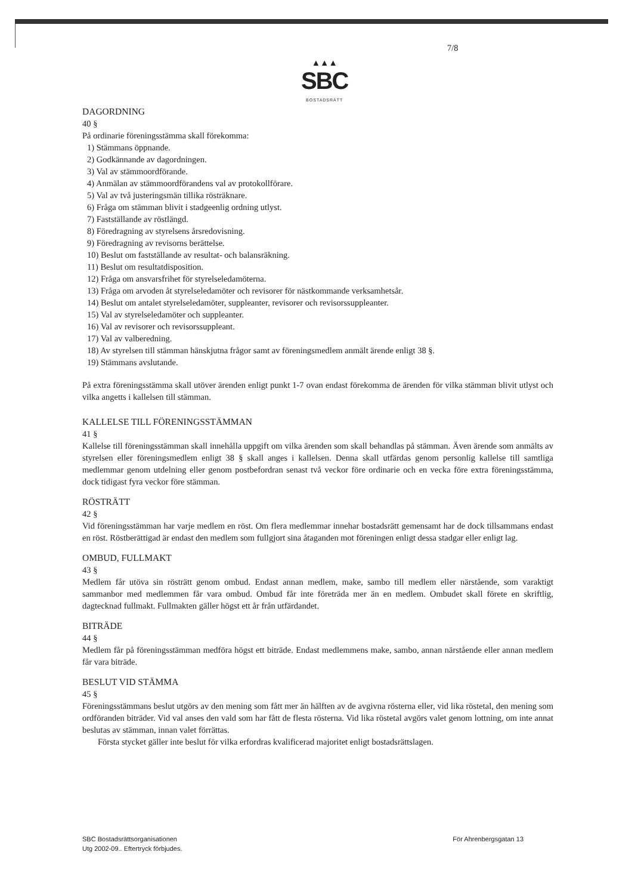▲▲▲
SBC
BOSTADSRÄTT
7/8
DAGORDNING
40 §
På ordinarie föreningsstämma skall förekomma:
1) Stämmans öppnande.
2) Godkännande av dagordningen.
3) Val av stämmoordförande.
4) Anmälan av stämmoordförandens val av protokollförare.
5) Val av två justeringsmän tillika rösträknare.
6) Fråga om stämman blivit i stadgeenlig ordning utlyst.
7) Fastställande av röstlängd.
8) Föredragning av styrelsens årsredovisning.
9) Föredragning av revisorns berättelse.
10) Beslut om fastställande av resultat- och balansräkning.
11) Beslut om resultatdisposition.
12) Fråga om ansvarsfrihet för styrelseledamöterna.
13) Fråga om arvoden åt styrelseledamöter och revisorer för nästkommande verksamhetsår.
14) Beslut om antalet styrelseledamöter, suppleanter, revisorer och revisorssuppleanter.
15) Val av styrelseledamöter och suppleanter.
16) Val av revisorer och revisorssuppleant.
17) Val av valberedning.
18) Av styrelsen till stämman hänskjutna frågor samt av föreningsmedlem anmält ärende enligt 38 §.
19) Stämmans avslutande.
På extra föreningsstämma skall utöver ärenden enligt punkt 1-7 ovan endast förekomma de ärenden för vilka stämman blivit utlyst och vilka angetts i kallelsen till stämman.
KALLELSE TILL FÖRENINGSSTÄMMAN
41 §
Kallelse till föreningsstämman skall innehålla uppgift om vilka ärenden som skall behandlas på stämman. Även ärende som anmälts av styrelsen eller föreningsmedlem enligt 38 § skall anges i kallelsen. Denna skall utfärdas genom personlig kallelse till samtliga medlemmar genom utdelning eller genom postbefordran senast två veckor före ordinarie och en vecka före extra föreningsstämma, dock tidigast fyra veckor före stämman.
RÖSTRÄTT
42 §
Vid föreningsstämman har varje medlem en röst. Om flera medlemmar innehar bostadsrätt gemensamt har de dock tillsammans endast en röst. Röstberättigad är endast den medlem som fullgjort sina åtaganden mot föreningen enligt dessa stadgar eller enligt lag.
OMBUD, FULLMAKT
43 §
Medlem får utöva sin rösträtt genom ombud. Endast annan medlem, make, sambo till medlem eller närstående, som varaktigt sammanbor med medlemmen får vara ombud. Ombud får inte företräda mer än en medlem. Ombudet skall förete en skriftlig, dagtecknad fullmakt. Fullmakten gäller högst ett år från utfärdandet.
BITRÄDE
44 §
Medlem får på föreningsstämman medföra högst ett biträde. Endast medlemmens make, sambo, annan närstående eller annan medlem får vara biträde.
BESLUT VID STÄMMA
45 §
Föreningsstämmans beslut utgörs av den mening som fått mer än hälften av de avgivna rösterna eller, vid lika röstetal, den mening som ordföranden biträder. Vid val anses den vald som har fått de flesta rösterna. Vid lika röstetal avgörs valet genom lottning, om inte annat beslutas av stämman, innan valet förrättas.
Första stycket gäller inte beslut för vilka erfordras kvalificerad majoritet enligt bostadsrättslagen.
SBC Bostadsrättsorganisationen
Utg 2002-09.. Eftertryck förbjudes.
För Ahrenbergsgatan 13